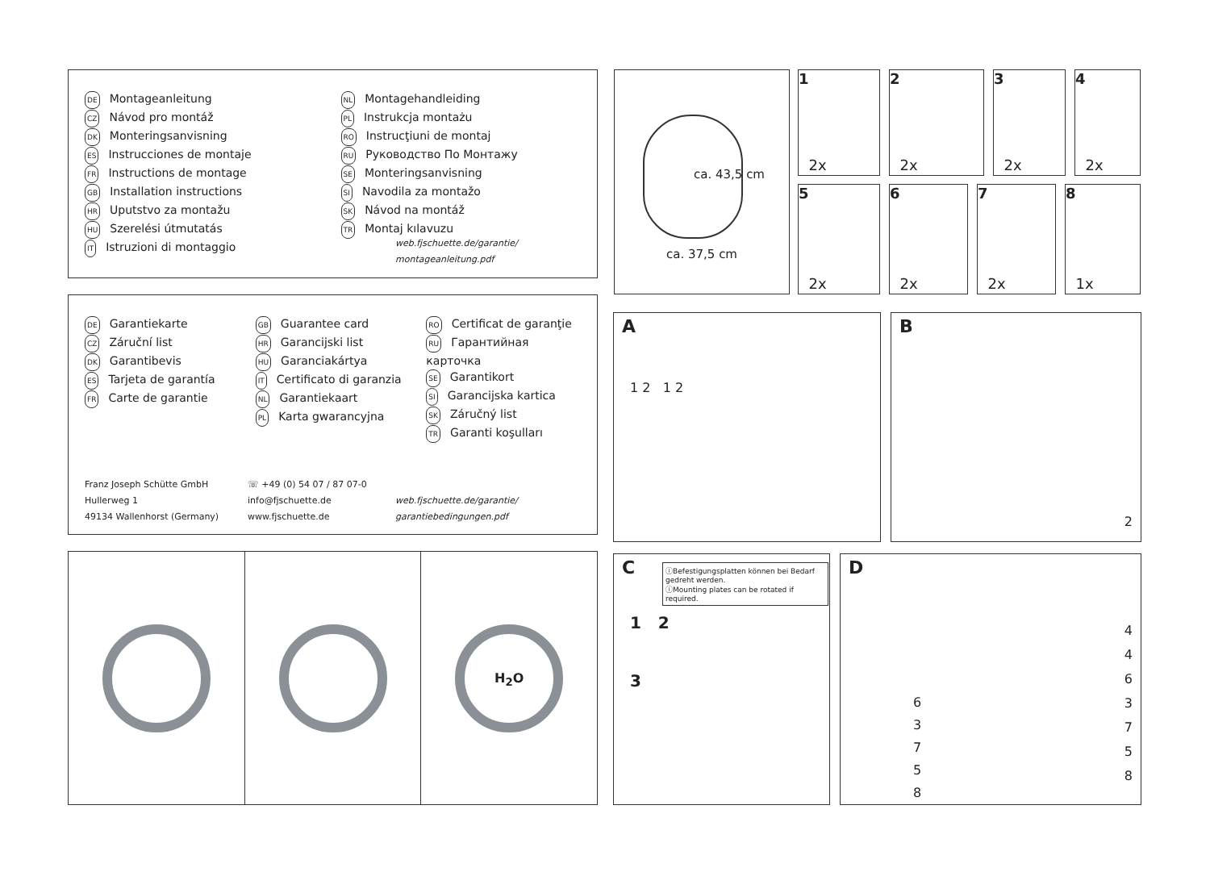DE Montageanleitung
CZ Návod pro montáž
DK Monteringsanvisning
ES Instrucciones de montaje
FR Instructions de montage
GB Installation instructions
HR Uputstvo za montažu
HU Szerelési útmutatás
IT Istruzioni di montaggio
NL Montagehandleiding
PL Instrukcja montażu
RO Instrucţiuni de montaj
RU Руководство По Монтажу
SE Monteringsanvisning
SI Navodila za montažo
SK Návod na montáž
TR Montaj kılavuzu
web.fjschuette.de/garantie/
montageanleitung.pdf
DE Garantiekarte
CZ Záruční list
DK Garantibevis
ES Tarjeta de garantía
FR Carte de garantie
GB Guarantee card
HR Garancijski list
HU Garanciakártya
IT Certificato di garanzia
NL Garantiekaart
PL Karta gwarancyjna
RO Certificat de garanţie
RU Гарантийная карточка
SE Garantikort
SI Garancijska kartica
SK Záručný list
TR Garanti koşulları
Franz Joseph Schütte GmbH
Hullerweg 1
49134 Wallenhorst (Germany)
☏ +49 (0) 54 07 / 87 07-0
info@fjschuette.de
www.fjschuette.de
web.fjschuette.de/garantie/
garantiebedingungen.pdf
H<sub>2</sub>O
ca. 37,5 cm
ca. 43,5 cm
1
2x
2
2x
3
2x
4
2x
5
2x
6
2x
7
2x
8
1x
A
1 2 1 2
B
2
C
ⓘBefestigungsplatten können bei Bedarf gedreht werden.
ⓘMounting plates can be rotated if required.
1 2
3
D
4
4
6
3
7
5
8
6
3
7
5
8